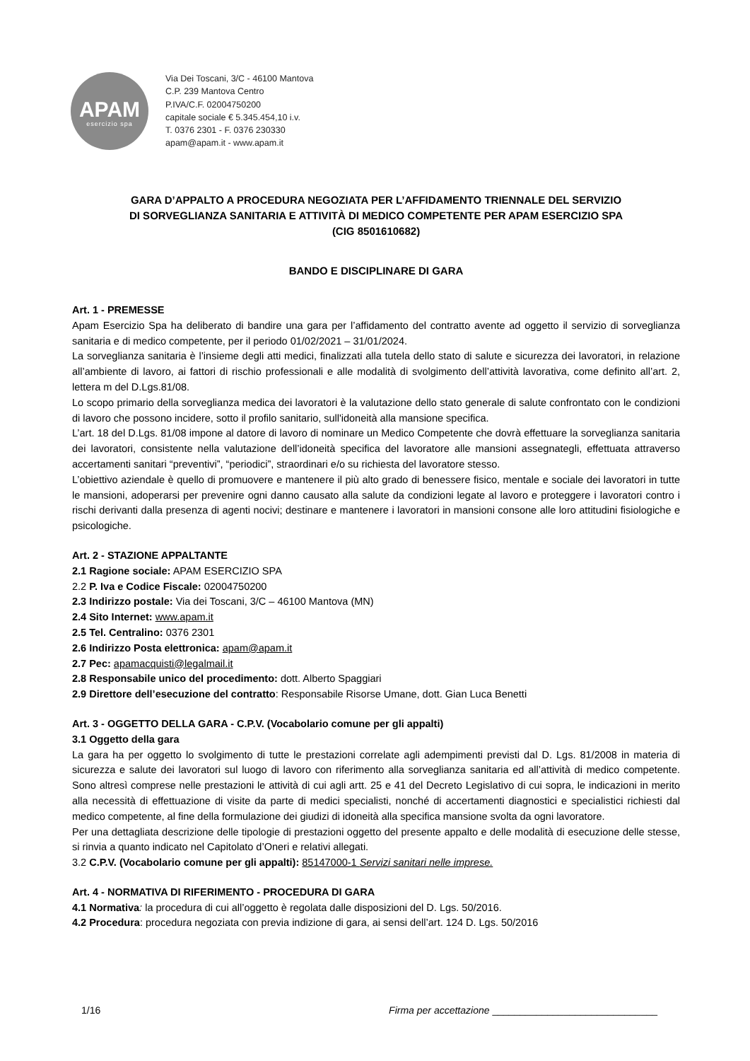APAM
esercizio spa
Via Dei Toscani, 3/C - 46100 Mantova
C.P. 239 Mantova Centro
P.IVA/C.F. 02004750200
capitale sociale € 5.345.454,10 i.v.
T. 0376 2301 - F. 0376 230330
apam@apam.it - www.apam.it
GARA D’APPALTO A PROCEDURA NEGOZIATA PER L’AFFIDAMENTO TRIENNALE DEL SERVIZIO
DI SORVEGLIANZA SANITARIA E ATTIVITÀ DI MEDICO COMPETENTE PER APAM ESERCIZIO SPA
(CIG 8501610682)
BANDO E DISCIPLINARE DI GARA
Art. 1 - PREMESSE
Apam Esercizio Spa ha deliberato di bandire una gara per l’affidamento del contratto avente ad oggetto il servizio di sorveglianza sanitaria e di medico competente, per il periodo 01/02/2021 – 31/01/2024.
La sorveglianza sanitaria è l’insieme degli atti medici, finalizzati alla tutela dello stato di salute e sicurezza dei lavoratori, in relazione all’ambiente di lavoro, ai fattori di rischio professionali e alle modalità di svolgimento dell’attività lavorativa, come definito all’art. 2, lettera m del D.Lgs.81/08.
Lo scopo primario della sorveglianza medica dei lavoratori è la valutazione dello stato generale di salute confrontato con le condizioni di lavoro che possono incidere, sotto il profilo sanitario, sull'idoneità alla mansione specifica.
L’art. 18 del D.Lgs. 81/08 impone al datore di lavoro di nominare un Medico Competente che dovrà effettuare la sorveglianza sanitaria dei lavoratori, consistente nella valutazione dell’idoneità specifica del lavoratore alle mansioni assegnategli, effettuata attraverso accertamenti sanitari “preventivi”, “periodici”, straordinari e/o su richiesta del lavoratore stesso.
L’obiettivo aziendale è quello di promuovere e mantenere il più alto grado di benessere fisico, mentale e sociale dei lavoratori in tutte le mansioni, adoperarsi per prevenire ogni danno causato alla salute da condizioni legate al lavoro e proteggere i lavoratori contro i rischi derivanti dalla presenza di agenti nocivi; destinare e mantenere i lavoratori in mansioni consone alle loro attitudini fisiologiche e psicologiche.
Art. 2 - STAZIONE APPALTANTE
2.1 Ragione sociale: APAM ESERCIZIO SPA
2.2 P. Iva e Codice Fiscale: 02004750200
2.3 Indirizzo postale: Via dei Toscani, 3/C – 46100 Mantova (MN)
2.4 Sito Internet: www.apam.it
2.5 Tel. Centralino: 0376 2301
2.6 Indirizzo Posta elettronica: apam@apam.it
2.7 Pec: apamacquisti@legalmail.it
2.8 Responsabile unico del procedimento: dott. Alberto Spaggiari
2.9 Direttore dell’esecuzione del contratto: Responsabile Risorse Umane, dott. Gian Luca Benetti
Art. 3 - OGGETTO DELLA GARA - C.P.V. (Vocabolario comune per gli appalti)
3.1 Oggetto della gara
La gara ha per oggetto lo svolgimento di tutte le prestazioni correlate agli adempimenti previsti dal D. Lgs. 81/2008 in materia di sicurezza e salute dei lavoratori sul luogo di lavoro con riferimento alla sorveglianza sanitaria ed all’attività di medico competente. Sono altresì comprese nelle prestazioni le attività di cui agli artt. 25 e 41 del Decreto Legislativo di cui sopra, le indicazioni in merito alla necessità di effettuazione di visite da parte di medici specialisti, nonché di accertamenti diagnostici e specialistici richiesti dal medico competente, al fine della formulazione dei giudizi di idoneità alla specifica mansione svolta da ogni lavoratore.
Per una dettagliata descrizione delle tipologie di prestazioni oggetto del presente appalto e delle modalità di esecuzione delle stesse, si rinvia a quanto indicato nel Capitolato d’Oneri e relativi allegati.
3.2 C.P.V. (Vocabolario comune per gli appalti): 85147000-1 Servizi sanitari nelle imprese.
Art. 4 - NORMATIVA DI RIFERIMENTO - PROCEDURA DI GARA
4.1 Normativa: la procedura di cui all’oggetto è regolata dalle disposizioni del D. Lgs. 50/2016.
4.2 Procedura: procedura negoziata con previa indizione di gara, ai sensi dell’art. 124 D. Lgs. 50/2016
1/16 Firma per accettazione ______________________________